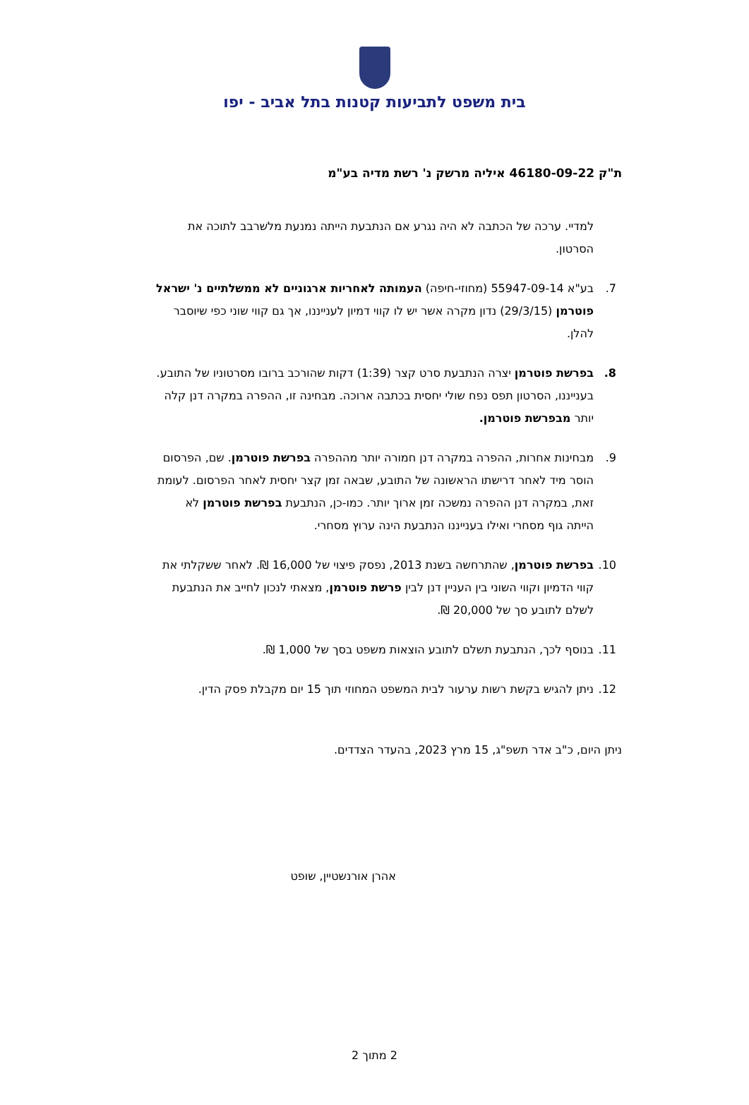בית משפט לתביעות קטנות בתל אביב - יפו
ת"ק 46180-09-22 איליה מרשק נ' רשת מדיה בע"מ
למדיי. ערכה של הכתבה לא היה נגרע אם הנתבעת הייתה נמנעת מלשרבב לתוכה את הסרטון.
7. בע"א 55947-09-14 (מחוזי-חיפה) העמותה לאחריות ארגוניים לא ממשלתיים נ' ישראל פוטרמן (29/3/15) נדון מקרה אשר יש לו קווי דמיון לענייננו, אך גם קווי שוני כפי שיוסבר להלן.
8. בפרשת פוטרמן יצרה הנתבעת סרט קצר (1:39) דקות שהורכב ברובו מסרטוניו של התובע. בענייננו, הסרטון תפס נפח שולי יחסית בכתבה ארוכה. מבחינה זו, ההפרה במקרה דנן קלה יותר מבפרשת פוטרמן.
9. מבחינות אחרות, ההפרה במקרה דנן חמורה יותר מההפרה בפרשת פוטרמן. שם, הפרסום הוסר מיד לאחר דרישתו הראשונה של התובע, שבאה זמן קצר יחסית לאחר הפרסום. לעומת זאת, במקרה דנן ההפרה נמשכה זמן ארוך יותר. כמו-כן, הנתבעת בפרשת פוטרמן לא הייתה גוף מסחרי ואילו בענייננו הנתבעת הינה ערוץ מסחרי.
10. בפרשת פוטרמן, שהתרחשה בשנת 2013, נפסק פיצוי של 16,000 ₪. לאחר ששקלתי את קווי הדמיון וקווי השוני בין העניין דנן לבין פרשת פוטרמן, מצאתי לנכון לחייב את הנתבעת לשלם לתובע סך של 20,000 ₪.
11. בנוסף לכך, הנתבעת תשלם לתובע הוצאות משפט בסך של 1,000 ₪.
12. ניתן להגיש בקשת רשות ערעור לבית המשפט המחוזי תוך 15 יום מקבלת פסק הדין.
ניתן היום, כ"ב אדר תשפ"ג, 15 מרץ 2023, בהעדר הצדדים.
אהרן אורנשטיין, שופט
2 מתוך 2